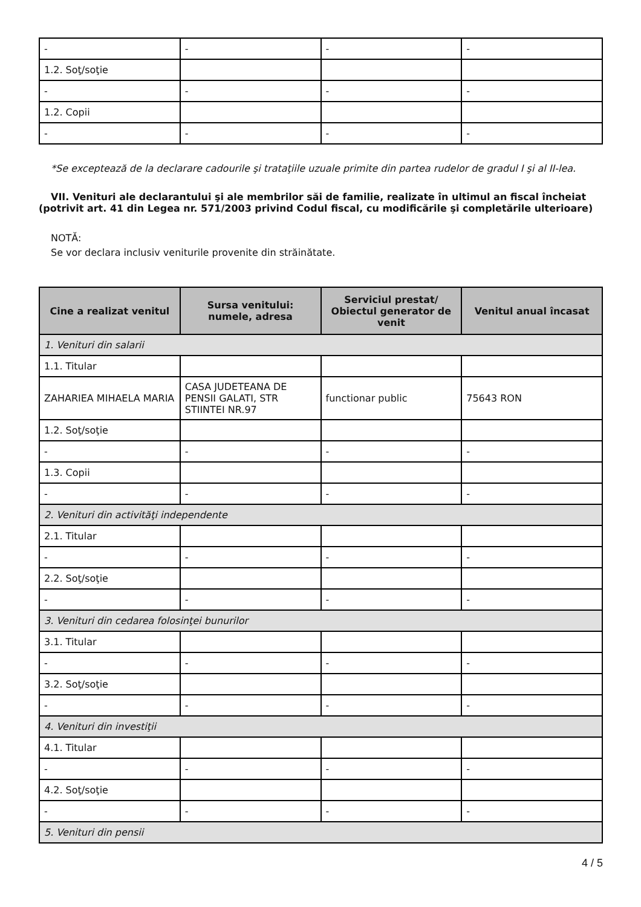| - | - | - | - |
| 1.2. Soţ/soţie | | | |
| - | - | - | - |
| 1.2. Copii | | | |
| - | - | - | - |
*Se exceptează de la declarare cadourile şi trataţiile uzuale primite din partea rudelor de gradul I şi al II-lea.
VII. Venituri ale declarantului şi ale membrilor săi de familie, realizate în ultimul an fiscal încheiat (potrivit art. 41 din Legea nr. 571/2003 privind Codul fiscal, cu modificările şi completările ulterioare)
NOTĂ:
Se vor declara inclusiv veniturile provenite din străinătate.
| Cine a realizat venitul | Sursa venitului: numele, adresa | Serviciul prestat/ Obiectul generator de venit | Venitul anual încasat |
| --- | --- | --- | --- |
| 1. Venituri din salarii | | | |
| 1.1. Titular | | | |
| ZAHARIEA MIHAELA MARIA | CASA JUDETEANA DE PENSII GALATI, STR STIINTEI NR.97 | functionar public | 75643 RON |
| 1.2. Soţ/soţie | | | |
| - | - | - | - |
| 1.3. Copii | | | |
| - | - | - | - |
| 2. Venituri din activităţi independente | | | |
| 2.1. Titular | | | |
| - | - | - | - |
| 2.2. Soţ/soţie | | | |
| - | - | - | - |
| 3. Venituri din cedarea folosinţei bunurilor | | | |
| 3.1. Titular | | | |
| - | - | - | - |
| 3.2. Soţ/soţie | | | |
| - | - | - | - |
| 4. Venituri din investiţii | | | |
| 4.1. Titular | | | |
| - | - | - | - |
| 4.2. Soţ/soţie | | | |
| - | - | - | - |
| 5. Venituri din pensii | | | |
4 / 5